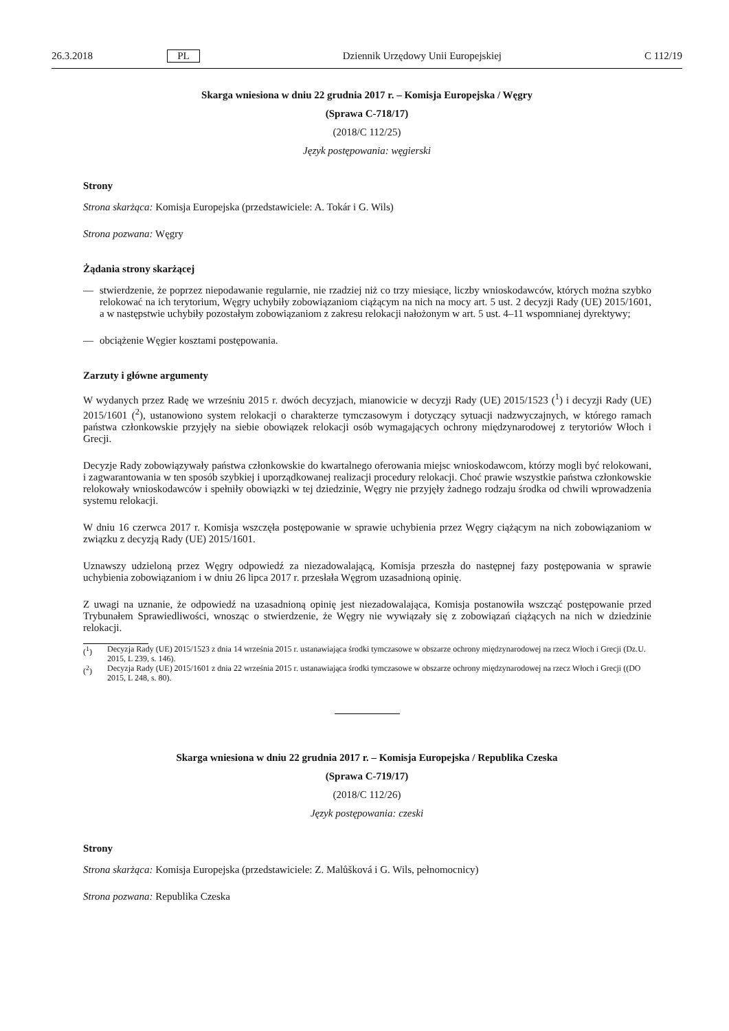26.3.2018 PL Dziennik Urzędowy Unii Europejskiej C 112/19
Skarga wniesiona w dniu 22 grudnia 2017 r. – Komisja Europejska / Węgry
(Sprawa C-718/17)
(2018/C 112/25)
Język postępowania: węgierski
Strony
Strona skarżąca: Komisja Europejska (przedstawiciele: A. Tokár i G. Wils)
Strona pozwana: Węgry
Żądania strony skarżącej
— stwierdzenie, że poprzez niepodawanie regularnie, nie rzadziej niż co trzy miesiące, liczby wnioskodawców, których można szybko relokować na ich terytorium, Węgry uchybiły zobowiązaniom ciążącym na nich na mocy art. 5 ust. 2 decyzji Rady (UE) 2015/1601, a w następstwie uchybiły pozostałym zobowiązaniom z zakresu relokacji nałożonym w art. 5 ust. 4–11 wspomnianej dyrektywy;
— obciążenie Węgier kosztami postępowania.
Zarzuty i główne argumenty
W wydanych przez Radę we wrześniu 2015 r. dwóch decyzjach, mianowicie w decyzji Rady (UE) 2015/1523 (<sup>1</sup>) i decyzji Rady (UE) 2015/1601 (<sup>2</sup>), ustanowiono system relokacji o charakterze tymczasowym i dotyczący sytuacji nadzwyczajnych, w którego ramach państwa członkowskie przyjęły na siebie obowiązek relokacji osób wymagających ochrony międzynarodowej z terytoriów Włoch i Grecji.
Decyzje Rady zobowiązywały państwa członkowskie do kwartalnego oferowania miejsc wnioskodawcom, którzy mogli być relokowani, i zagwarantowania w ten sposób szybkiej i uporządkowanej realizacji procedury relokacji. Choć prawie wszystkie państwa członkowskie relokowały wnioskodawców i spełniły obowiązki w tej dziedzinie, Węgry nie przyjęły żadnego rodzaju środka od chwili wprowadzenia systemu relokacji.
W dniu 16 czerwca 2017 r. Komisja wszczęła postępowanie w sprawie uchybienia przez Węgry ciążącym na nich zobowiązaniom w związku z decyzją Rady (UE) 2015/1601.
Uznawszy udzieloną przez Węgry odpowiedź za niezadowalającą, Komisja przeszła do następnej fazy postępowania w sprawie uchybienia zobowiązaniom i w dniu 26 lipca 2017 r. przesłała Węgrom uzasadnioną opinię.
Z uwagi na uznanie, że odpowiedź na uzasadnioną opinię jest niezadowalająca, Komisja postanowiła wszcząć postępowanie przed Trybunałem Sprawiedliwości, wnosząc o stwierdzenie, że Węgry nie wywiązały się z zobowiązań ciążących na nich w dziedzinie relokacji.
(<sup>1</sup>) Decyzja Rady (UE) 2015/1523 z dnia 14 września 2015 r. ustanawiająca środki tymczasowe w obszarze ochrony międzynarodowej na rzecz Włoch i Grecji (Dz.U. 2015, L 239, s. 146).
(<sup>2</sup>) Decyzja Rady (UE) 2015/1601 z dnia 22 września 2015 r. ustanawiająca środki tymczasowe w obszarze ochrony międzynarodowej na rzecz Włoch i Grecji ((DO 2015, L 248, s. 80).
Skarga wniesiona w dniu 22 grudnia 2017 r. – Komisja Europejska / Republika Czeska
(Sprawa C-719/17)
(2018/C 112/26)
Język postępowania: czeski
Strony
Strona skarżąca: Komisja Europejska (przedstawiciele: Z. Malůšková i G. Wils, pełnomocnicy)
Strona pozwana: Republika Czeska